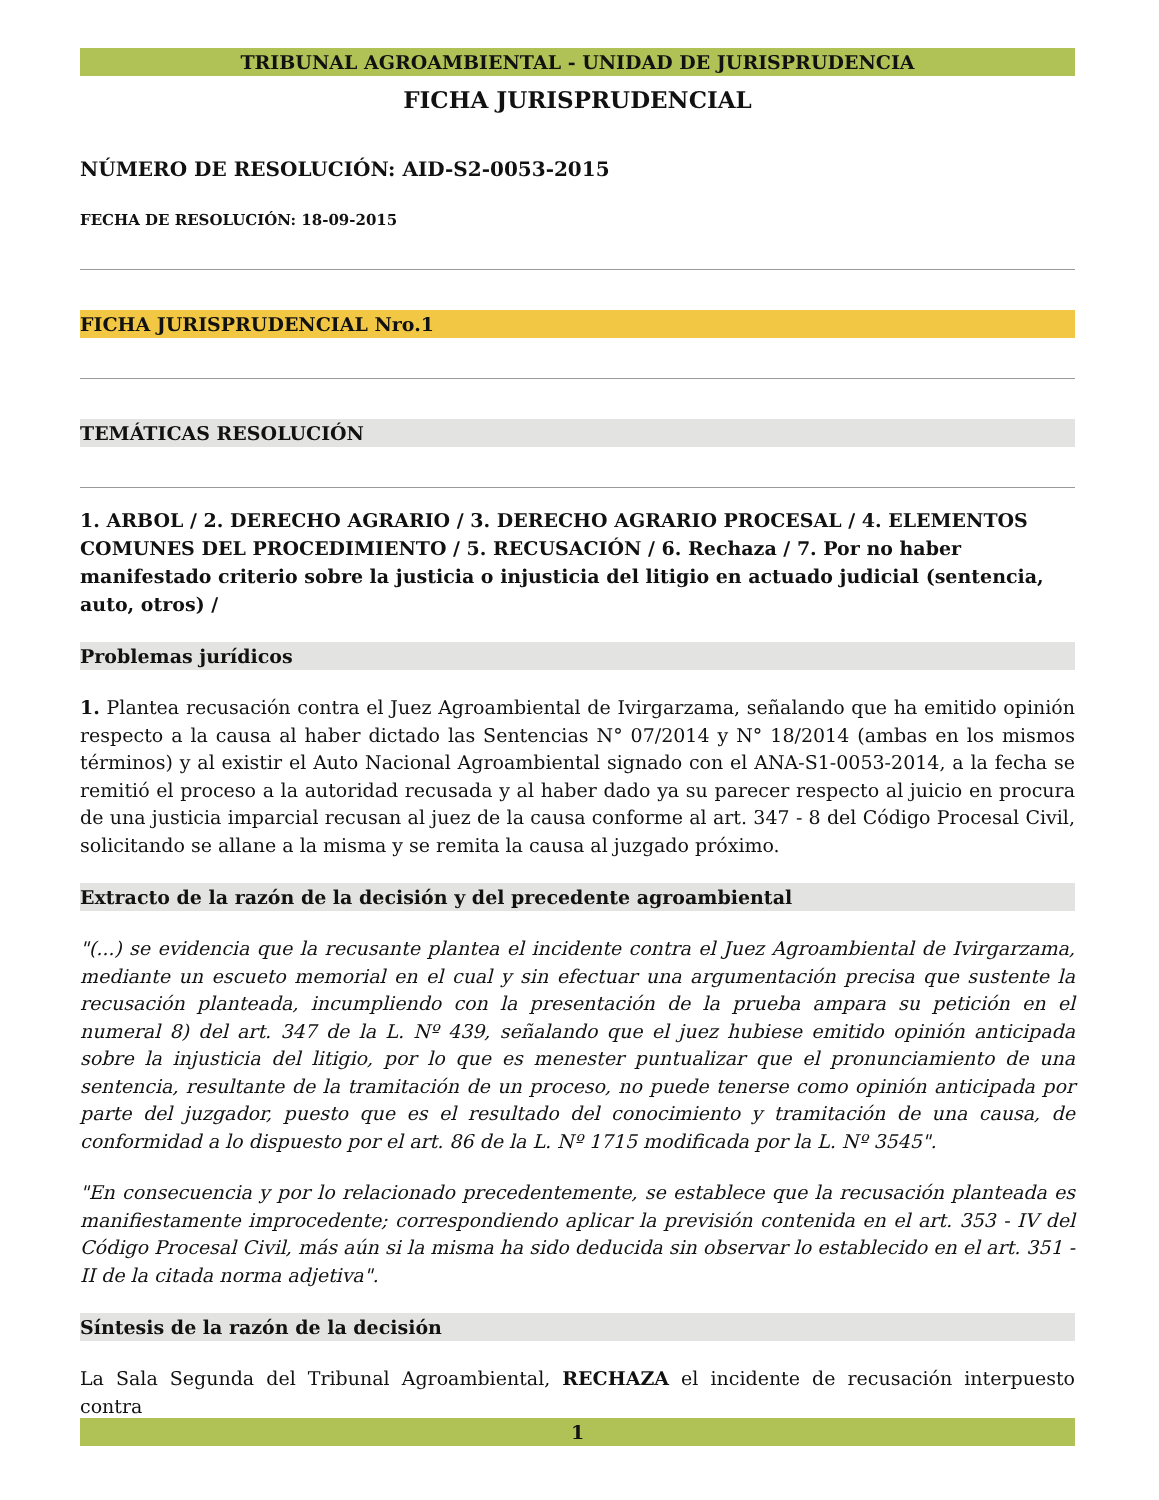TRIBUNAL AGROAMBIENTAL - UNIDAD DE JURISPRUDENCIA
FICHA JURISPRUDENCIAL
NÚMERO DE RESOLUCIÓN: AID-S2-0053-2015
FECHA DE RESOLUCIÓN: 18-09-2015
FICHA JURISPRUDENCIAL Nro.1
TEMÁTICAS RESOLUCIÓN
1. ARBOL / 2. DERECHO AGRARIO / 3. DERECHO AGRARIO PROCESAL / 4. ELEMENTOS COMUNES DEL PROCEDIMIENTO / 5. RECUSACIÓN / 6. Rechaza / 7. Por no haber manifestado criterio sobre la justicia o injusticia del litigio en actuado judicial (sentencia, auto, otros) /
Problemas jurídicos
1. Plantea recusación contra el Juez Agroambiental de Ivirgarzama, señalando que ha emitido opinión respecto a la causa al haber dictado las Sentencias N° 07/2014 y N° 18/2014 (ambas en los mismos términos) y al existir el Auto Nacional Agroambiental signado con el ANA-S1-0053-2014, a la fecha se remitió el proceso a la autoridad recusada y al haber dado ya su parecer respecto al juicio en procura de una justicia imparcial recusan al juez de la causa conforme al art. 347 - 8 del Código Procesal Civil, solicitando se allane a la misma y se remita la causa al juzgado próximo.
Extracto de la razón de la decisión y del precedente agroambiental
"(...) se evidencia que la recusante plantea el incidente contra el Juez Agroambiental de Ivirgarzama, mediante un escueto memorial en el cual y sin efectuar una argumentación precisa que sustente la recusación planteada, incumpliendo con la presentación de la prueba ampara su petición en el numeral 8) del art. 347 de la L. Nº 439, señalando que el juez hubiese emitido opinión anticipada sobre la injusticia del litigio, por lo que es menester puntualizar que el pronunciamiento de una sentencia, resultante de la tramitación de un proceso, no puede tenerse como opinión anticipada por parte del juzgador, puesto que es el resultado del conocimiento y tramitación de una causa, de conformidad a lo dispuesto por el art. 86 de la L. Nº 1715 modificada por la L. Nº 3545".
"En consecuencia y por lo relacionado precedentemente, se establece que la recusación planteada es manifiestamente improcedente; correspondiendo aplicar la previsión contenida en el art. 353 - IV del Código Procesal Civil, más aún si la misma ha sido deducida sin observar lo establecido en el art. 351 - II de la citada norma adjetiva".
Síntesis de la razón de la decisión
La Sala Segunda del Tribunal Agroambiental, RECHAZA el incidente de recusación interpuesto contra
1